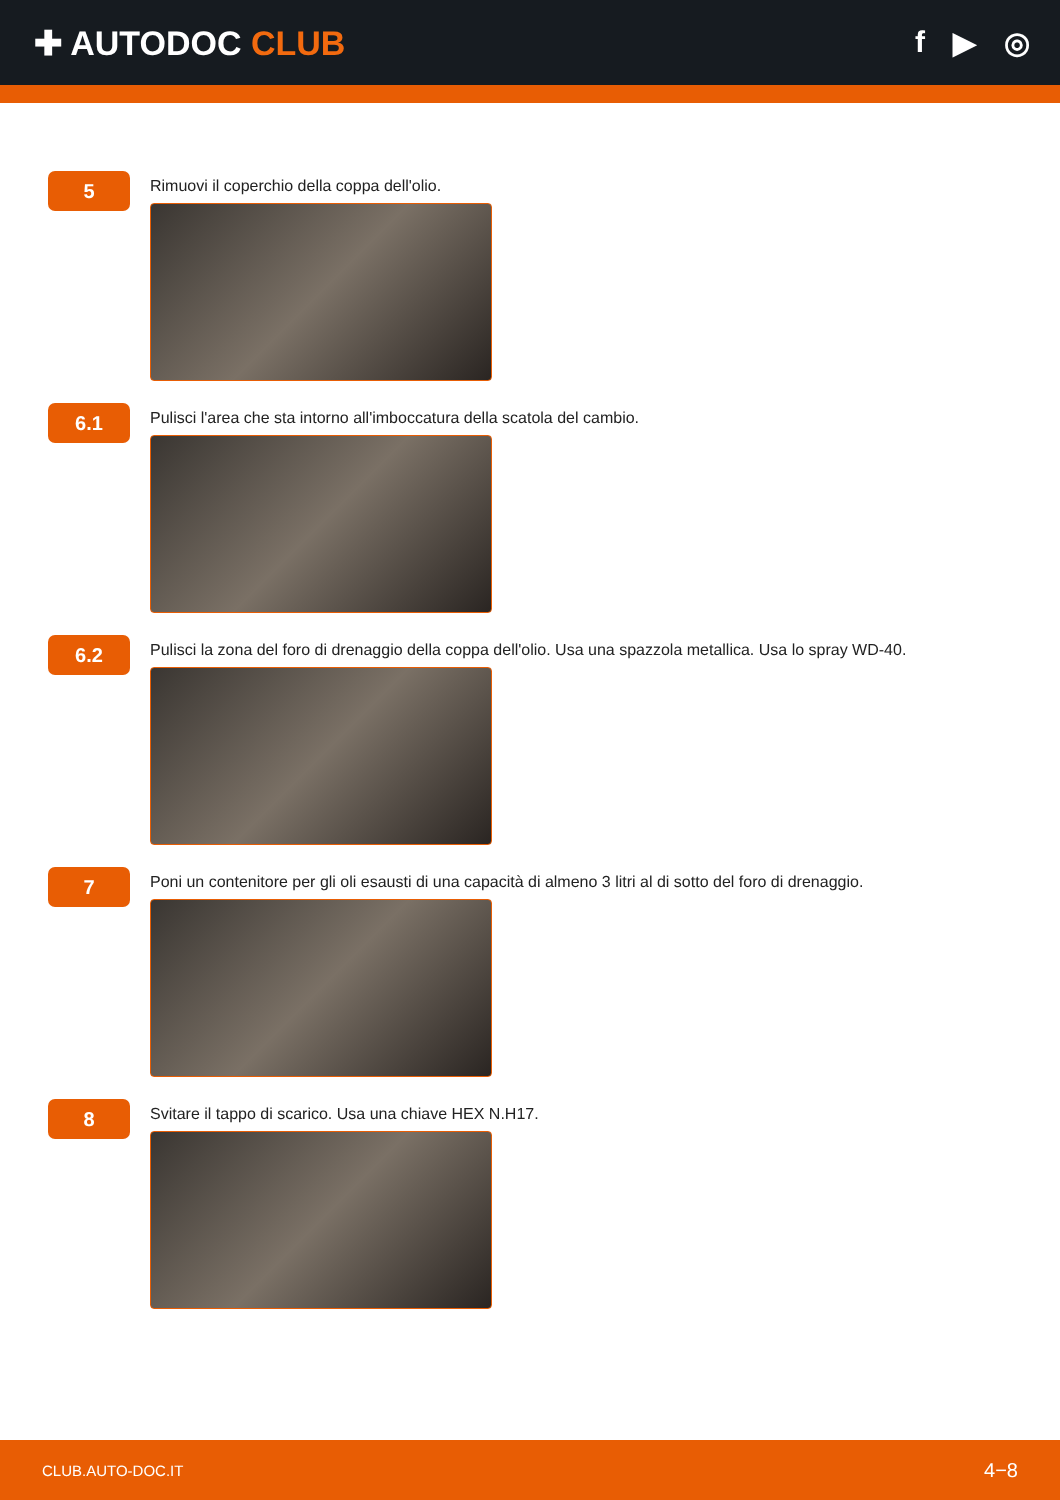✚ AUTODOC CLUB f ▶ ◎
5
Rimuovi il coperchio della coppa dell'olio.
6.1
Pulisci l'area che sta intorno all'imboccatura della scatola del cambio.
6.2
Pulisci la zona del foro di drenaggio della coppa dell'olio. Usa una spazzola metallica. Usa lo spray WD-40.
7
Poni un contenitore per gli oli esausti di una capacità di almeno 3 litri al di sotto del foro di drenaggio.
8
Svitare il tappo di scarico. Usa una chiave HEX N.H17.
CLUB.AUTO-DOC.IT 4−8